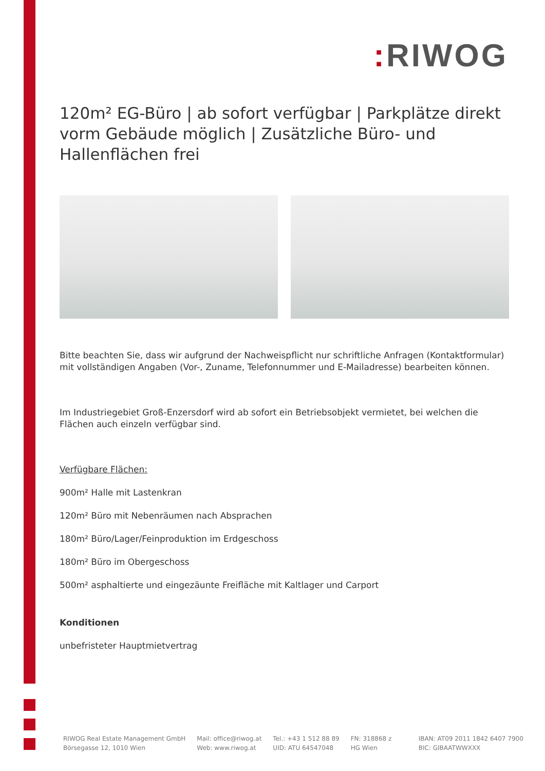: RIWOG
120m² EG-Büro | ab sofort verfügbar | Parkplätze direkt vorm Gebäude möglich | Zusätzliche Büro- und Hallenflächen frei
Bitte beachten Sie, dass wir aufgrund der Nachweispflicht nur schriftliche Anfragen (Kontaktformular) mit vollständigen Angaben (Vor-, Zuname, Telefonnummer und E-Mailadresse) bearbeiten können.
Im Industriegebiet Groß-Enzersdorf wird ab sofort ein Betriebsobjekt vermietet, bei welchen die Flächen auch einzeln verfügbar sind.
Verfügbare Flächen:
900m² Halle mit Lastenkran
120m² Büro mit Nebenräumen nach Absprachen
180m² Büro/Lager/Feinproduktion im Erdgeschoss
180m² Büro im Obergeschoss
500m² asphaltierte und eingezäunte Freifläche mit Kaltlager und Carport
Konditionen
unbefristeter Hauptmietvertrag
RIWOG Real Estate Management GmbH
Börsegasse 12, 1010 Wien
Mail: office@riwog.at
Web: www.riwog.at
Tel.: +43 1 512 88 89
UID: ATU 64547048
FN: 318868 z
HG Wien
IBAN: AT09 2011 1842 6407 7900
BIC: GIBAATWWXXX